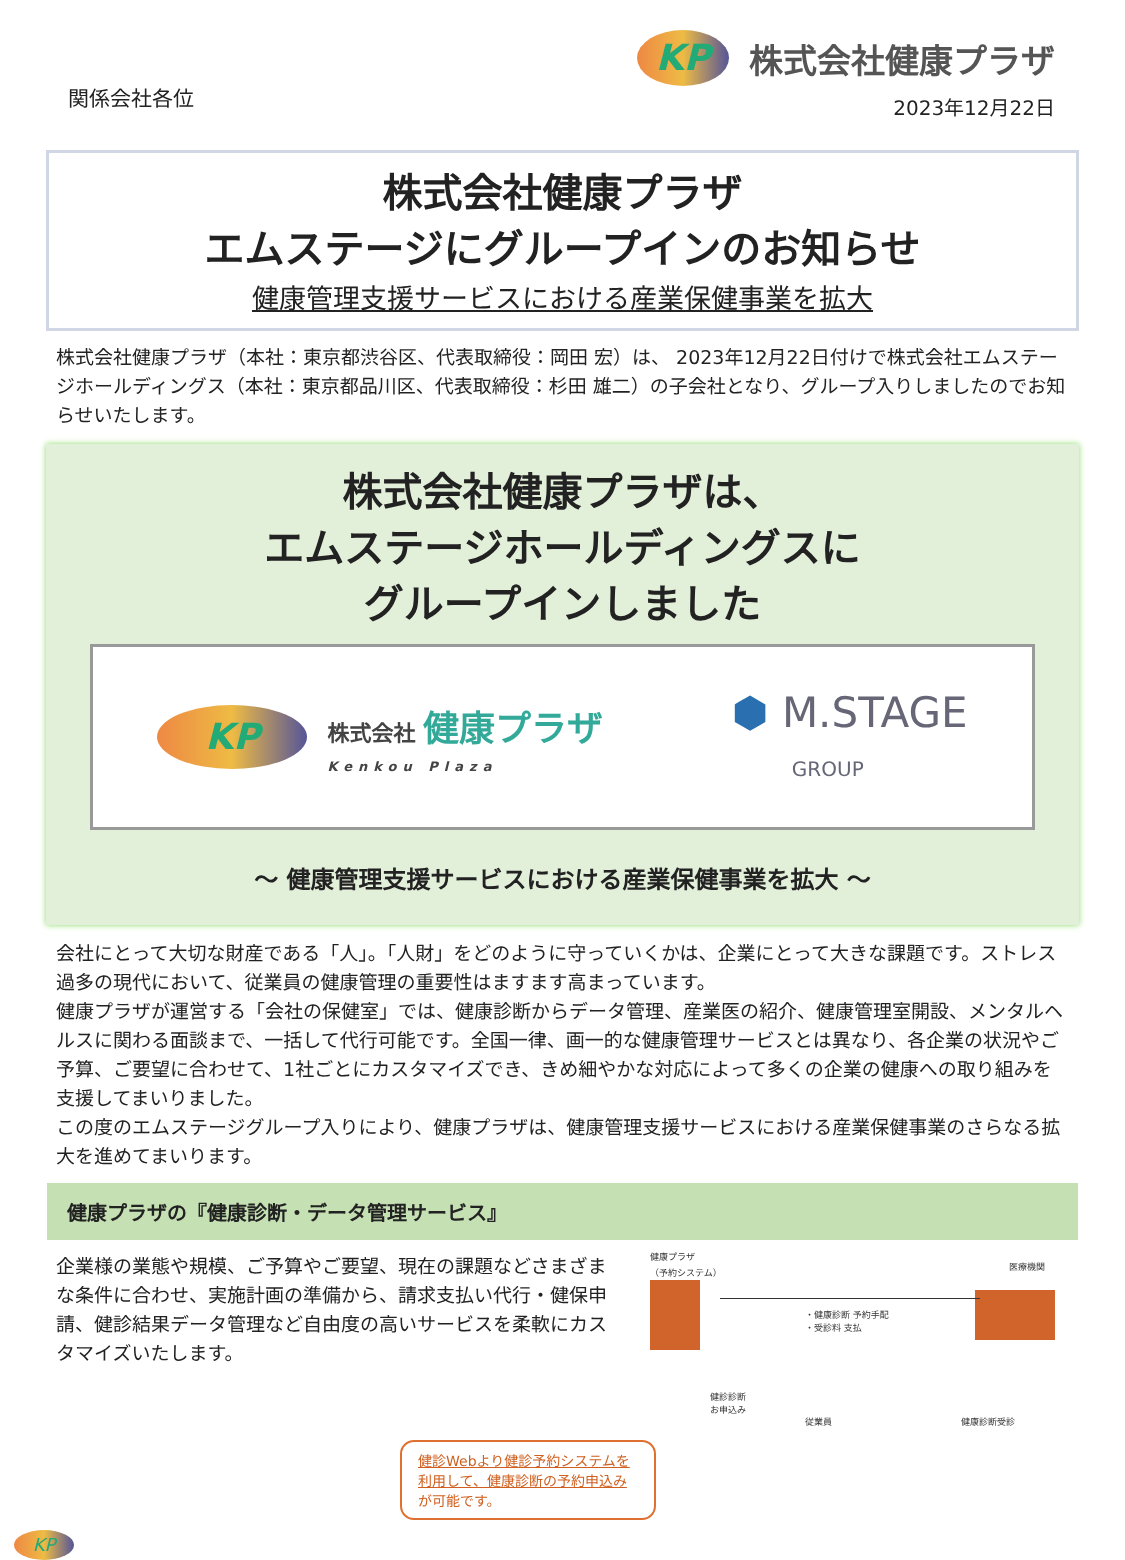関係会社各位
KP
株式会社健康プラザ
2023年12月22日
株式会社健康プラザ
エムステージにグループインのお知らせ
健康管理支援サービスにおける産業保健事業を拡大
株式会社健康プラザ（本社：東京都渋谷区、代表取締役：岡田 宏）は、 2023年12月22日付けで株式会社エムステージホールディングス（本社：東京都品川区、代表取締役：杉田 雄二）の子会社となり、グループ入りしましたのでお知らせいたします。
株式会社健康プラザは、
エムステージホールディングスに
グループインしました
KP
株式会社 健康プラザ
Kenkou Plaza
⬢ M.STAGE
GROUP
～ 健康管理支援サービスにおける産業保健事業を拡大 ～
会社にとって大切な財産である「人」。「人財」をどのように守っていくかは、企業にとって大きな課題です。ストレス過多の現代において、従業員の健康管理の重要性はますます高まっています。
健康プラザが運営する「会社の保健室」では、健康診断からデータ管理、産業医の紹介、健康管理室開設、メンタルヘルスに関わる面談まで、一括して代行可能です。全国一律、画一的な健康管理サービスとは異なり、各企業の状況やご予算、ご要望に合わせて、1社ごとにカスタマイズでき、きめ細やかな対応によって多くの企業の健康への取り組みを支援してまいりました。
この度のエムステージグループ入りにより、健康プラザは、健康管理支援サービスにおける産業保健事業のさらなる拡大を進めてまいります。
健康プラザの『健康診断・データ管理サービス』
企業様の業態や規模、ご予算やご要望、現在の課題などさまざまな条件に合わせ、実施計画の準備から、請求支払い代行・健保申請、健診結果データ管理など自由度の高いサービスを柔軟にカスタマイズいたします。
健康プラザ
（予約システム）
医療機関
・健康診断 予約手配
・受診料 支払
健診診断
お申込み
従業員 健康診断受診
健診Webより健診予約システムを利用して、健康診断の予約申込みが可能です。
KP